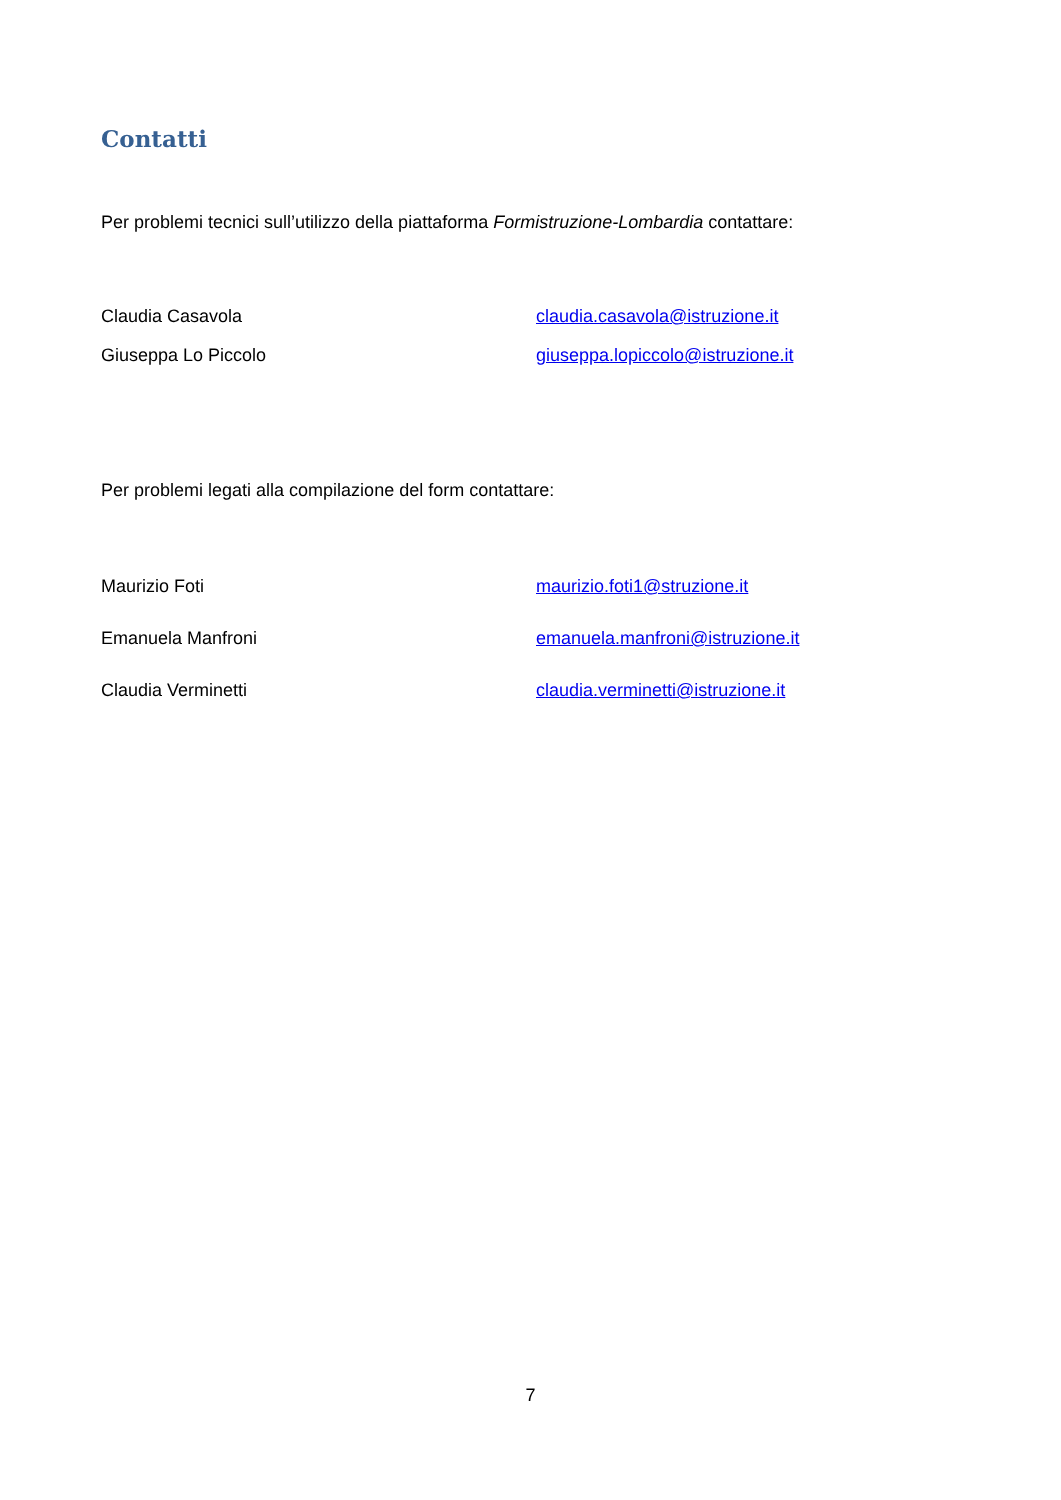Contatti
Per problemi tecnici sull’utilizzo della piattaforma Formistruzione-Lombardia contattare:
| Claudia Casavola | claudia.casavola@istruzione.it |
| Giuseppa Lo Piccolo | giuseppa.lopiccolo@istruzione.it |
Per problemi legati alla compilazione del form contattare:
| Maurizio Foti | maurizio.foti1@struzione.it |
| Emanuela Manfroni | emanuela.manfroni@istruzione.it |
| Claudia Verminetti | claudia.verminetti@istruzione.it |
7